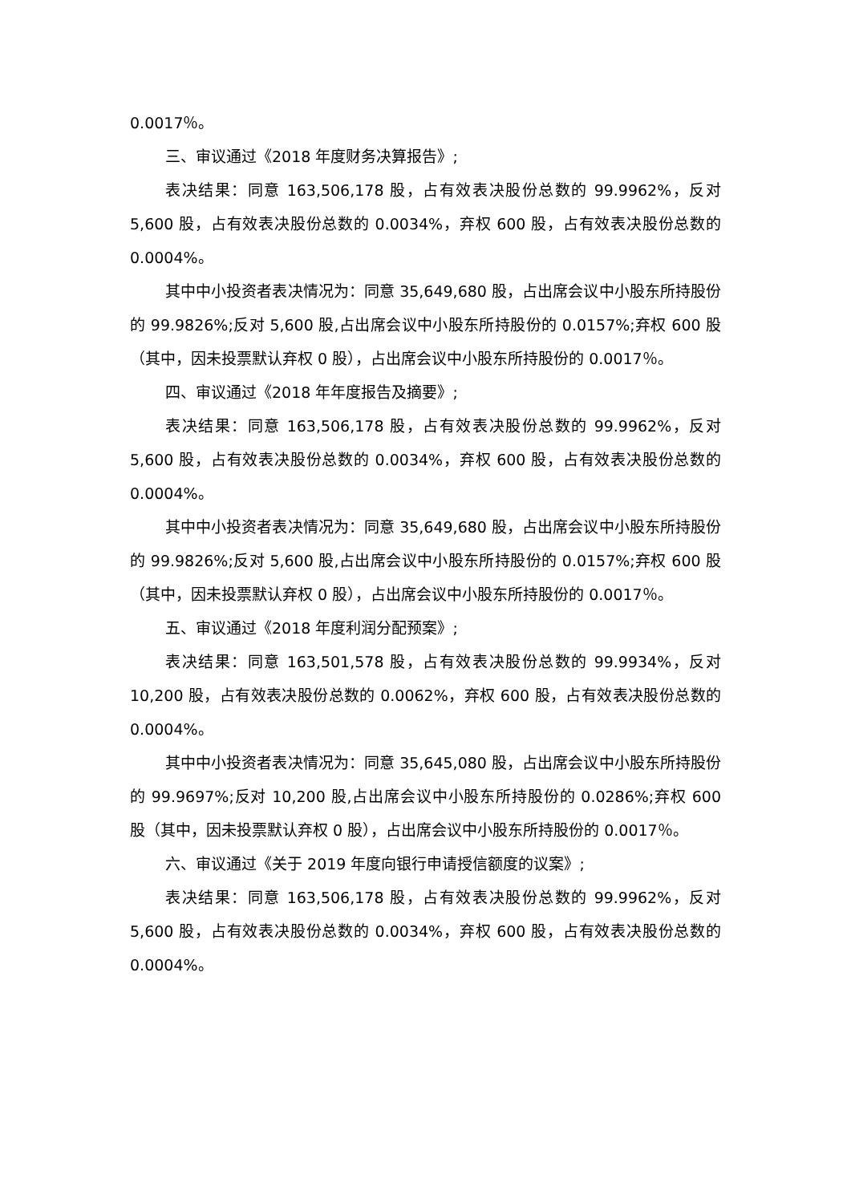0.0017％。
三、审议通过《2018 年度财务决算报告》;
表决结果：同意 163,506,178 股，占有效表决股份总数的 99.9962%，反对 5,600 股，占有效表决股份总数的 0.0034%，弃权 600 股，占有效表决股份总数的 0.0004%。
其中中小投资者表决情况为：同意 35,649,680 股，占出席会议中小股东所持股份的 99.9826%;反对 5,600 股,占出席会议中小股东所持股份的 0.0157%;弃权 600 股（其中，因未投票默认弃权 0 股），占出席会议中小股东所持股份的 0.0017％。
四、审议通过《2018 年年度报告及摘要》;
表决结果：同意 163,506,178 股，占有效表决股份总数的 99.9962%，反对 5,600 股，占有效表决股份总数的 0.0034%，弃权 600 股，占有效表决股份总数的 0.0004%。
其中中小投资者表决情况为：同意 35,649,680 股，占出席会议中小股东所持股份的 99.9826%;反对 5,600 股,占出席会议中小股东所持股份的 0.0157%;弃权 600 股（其中，因未投票默认弃权 0 股），占出席会议中小股东所持股份的 0.0017％。
五、审议通过《2018 年度利润分配预案》;
表决结果：同意 163,501,578 股，占有效表决股份总数的 99.9934%，反对 10,200 股，占有效表决股份总数的 0.0062%，弃权 600 股，占有效表决股份总数的 0.0004%。
其中中小投资者表决情况为：同意 35,645,080 股，占出席会议中小股东所持股份的 99.9697%;反对 10,200 股,占出席会议中小股东所持股份的 0.0286%;弃权 600 股（其中，因未投票默认弃权 0 股），占出席会议中小股东所持股份的 0.0017％。
六、审议通过《关于 2019 年度向银行申请授信额度的议案》;
表决结果：同意 163,506,178 股，占有效表决股份总数的 99.9962%，反对 5,600 股，占有效表决股份总数的 0.0034%，弃权 600 股，占有效表决股份总数的 0.0004%。